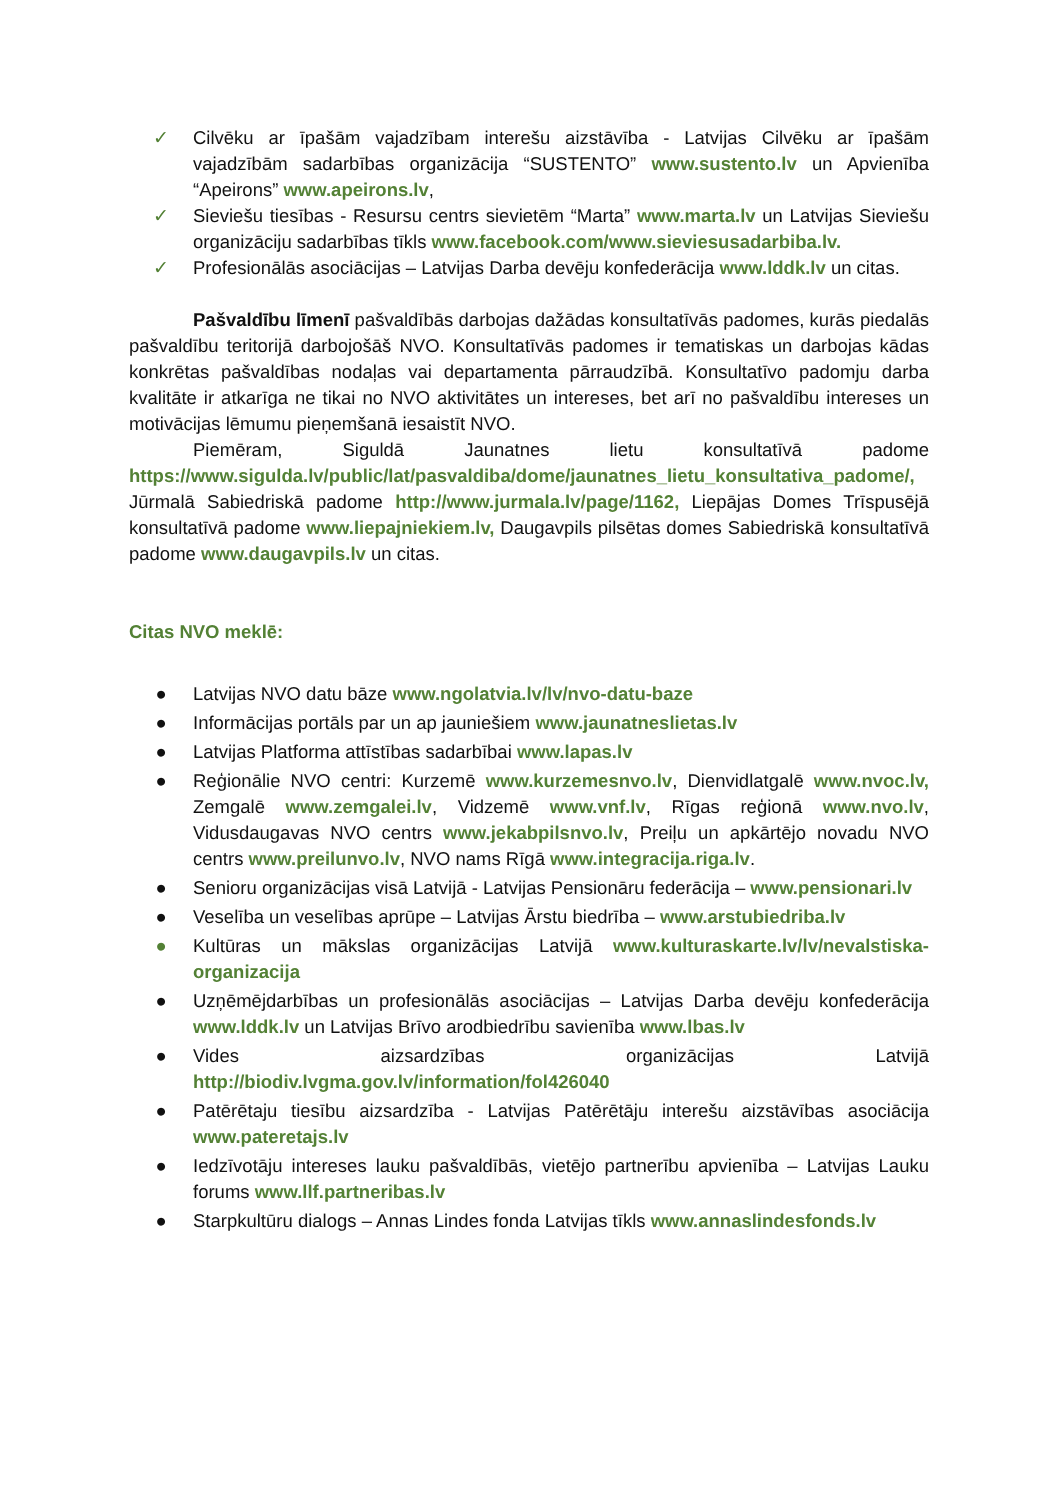✓ Cilvēku ar īpašām vajadzībam interešu aizstāvība - Latvijas Cilvēku ar īpašām vajadzībām sadarbības organizācija “SUSTENTO” www.sustento.lv un Apvienība “Apeirons” www.apeirons.lv,
✓ Sieviešu tiesības - Resursu centrs sievietēm “Marta” www.marta.lv un Latvijas Sieviešu organizāciju sadarbības tīkls www.facebook.com/www.sieviesusadarbiba.lv.
✓ Profesionālās asociācijas – Latvijas Darba devēju konfederācija www.lddk.lv un citas.
Pašvaldību līmenī pašvaldībās darbojas dažādas konsultatīvās padomes, kurās piedalās pašvaldību teritorijā darbojošāš NVO. Konsultatīvās padomes ir tematiskas un darbojas kādas konkrētas pašvaldības nodaļas vai departamenta pārraudzībā. Konsultatīvo padomju darba kvalitāte ir atkarīga ne tikai no NVO aktivitātes un intereses, bet arī no pašvaldību intereses un motivācijas lēmumu pieņemšanā iesaistīt NVO.
Piemēram, Siguldā Jaunatnes lietu konsultatīvā padome https://www.sigulda.lv/public/lat/pasvaldiba/dome/jaunatnes_lietu_konsultativa_padome/, Jūrmalā Sabiedriskā padome http://www.jurmala.lv/page/1162, Liepājas Domes Trīspusējā konsultatīvā padome www.liepajniekiem.lv, Daugavpils pilsētas domes Sabiedriskā konsultatīvā padome www.daugavpils.lv un citas.
Citas NVO meklē:
● Latvijas NVO datu bāze www.ngolatvia.lv/lv/nvo-datu-baze
● Informācijas portāls par un ap jauniešiem www.jaunatneslietas.lv
● Latvijas Platforma attīstības sadarbībai www.lapas.lv
● Reģionālie NVO centri: Kurzemē www.kurzemesnvo.lv, Dienvidlatgalē www.nvoc.lv, Zemgalē www.zemgalei.lv, Vidzemē www.vnf.lv, Rīgas reģionā www.nvo.lv, Vidusdaugavas NVO centrs www.jekabpilsnvo.lv, Preiļu un apkārtējo novadu NVO centrs www.preilunvo.lv, NVO nams Rīgā www.integracija.riga.lv.
● Senioru organizācijas visā Latvijā - Latvijas Pensionāru federācija – www.pensionari.lv
● Veselība un veselības aprūpe – Latvijas Ārstu biedrība – www.arstubiedriba.lv
● Kultūras un mākslas organizācijas Latvijā www.kulturaskarte.lv/lv/nevalstiska-organizacija
● Uzņēmējdarbības un profesionālās asociācijas – Latvijas Darba devēju konfederācija www.lddk.lv un Latvijas Brīvo arodbiedrību savienība www.lbas.lv
● Vides aizsardzības organizācijas Latvijā http://biodiv.lvgma.gov.lv/information/fol426040
● Patērētaju tiesību aizsardzība - Latvijas Patērētāju interešu aizstāvības asociācija www.pateretajs.lv
● Iedzīvotāju intereses lauku pašvaldībās, vietējo partnerību apvienība – Latvijas Lauku forums www.llf.partneribas.lv
● Starpkultūru dialogs – Annas Lindes fonda Latvijas tīkls www.annaslindesfonds.lv